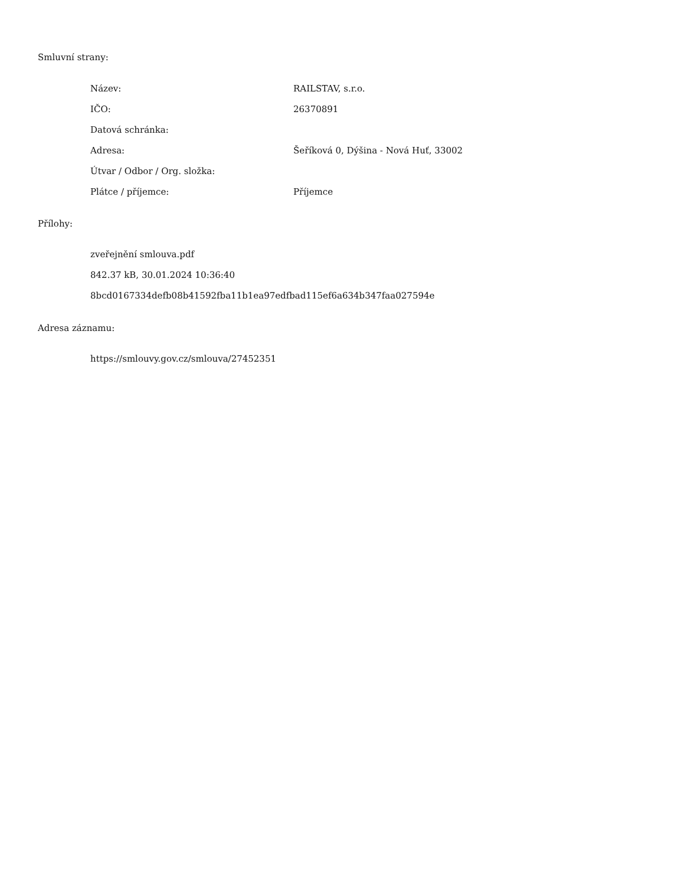Smluvní strany:
| Název: | RAILSTAV, s.r.o. |
| IČO: | 26370891 |
| Datová schránka: | |
| Adresa: | Šeříková 0, Dýšina - Nová Huť, 33002 |
| Útvar / Odbor / Org. složka: | |
| Plátce / příjemce: | Příjemce |
Přílohy:
zveřejnění smlouva.pdf
842.37 kB, 30.01.2024 10:36:40
8bcd0167334defb08b41592fba11b1ea97edfbad115ef6a634b347faa027594e
Adresa záznamu:
https://smlouvy.gov.cz/smlouva/27452351